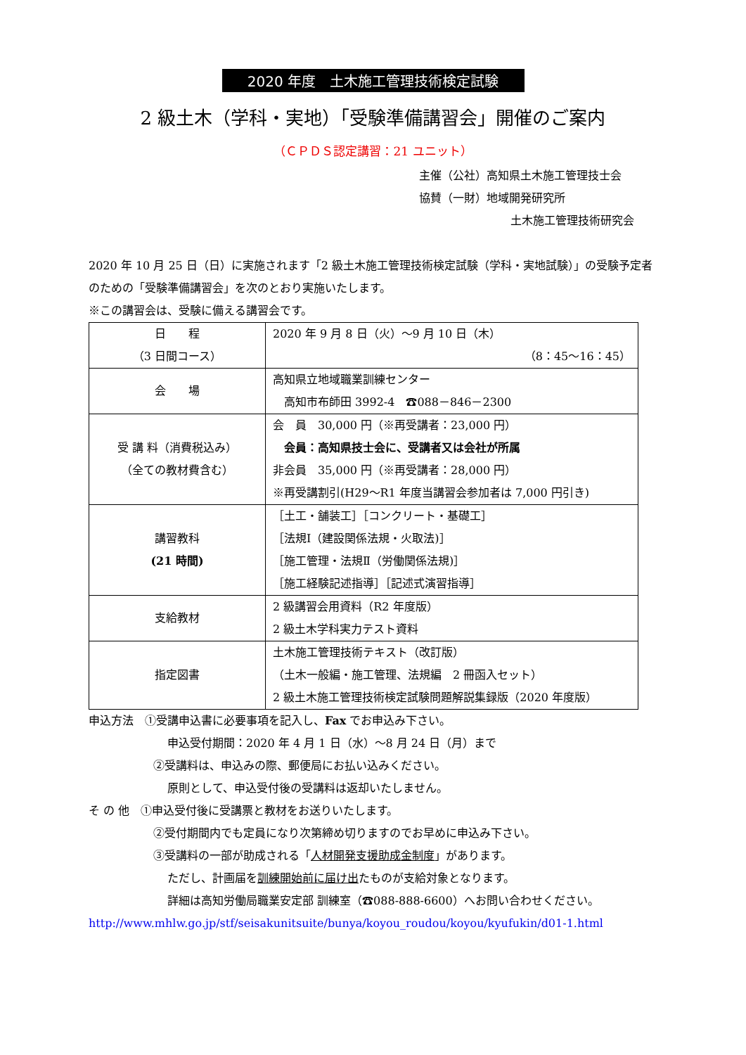2020 年度　土木施工管理技術検定試験
2 級土木（学科・実地）「受験準備講習会」開催のご案内
（ＣＰＤＳ認定講習：21 ユニット）
主催（公社）高知県土木施工管理技士会
協賛（一財）地域開発研究所
土木施工管理技術研究会
2020 年 10 月 25 日（日）に実施されます「2 級土木施工管理技術検定試験（学科・実地試験）」の受験予定者のための「受験準備講習会」を次のとおり実施いたします。
※この講習会は、受験に備える講習会です。
| 日 程 （3 日間コース） | 2020 年 9 月 8 日（火）～9 月 10 日（木） （8：45～16：45） |
| 会 場 | 高知県立地域職業訓練センター 高知市布師田 3992-4 ☎088－846－2300 |
| 受 講 料（消費税込み） （全ての教材費含む） | 会 員 30,000 円（※再受講者：23,000 円） 会員：高知県技士会に、受講者又は会社が所属 非会員 35,000 円（※再受講者：28,000 円） ※再受講割引(H29～R1 年度当講習会参加者は 7,000 円引き) |
| 講習教科 (21 時間) | ［土工・舗装工］［コンクリート・基礎工］ ［法規Ⅰ（建設関係法規・火取法)］ ［施工管理・法規Ⅱ（労働関係法規)］ ［施工経験記述指導］［記述式演習指導］ |
| 支給教材 | 2 級講習会用資料（R2 年度版） 2 級土木学科実力テスト資料 |
| 指定図書 | 土木施工管理技術テキスト（改訂版） （土木一般編・施工管理、法規編 2 冊函入セット） 2 級土木施工管理技術検定試験問題解説集録版（2020 年度版） |
申込方法　①受講申込書に必要事項を記入し、Fax でお申込み下さい。
申込受付期間：2020 年 4 月 1 日（水）～8 月 24 日（月）まで
②受講料は、申込みの際、郵便局にお払い込みください。
原則として、申込受付後の受講料は返却いたしません。
そ の 他　①申込受付後に受講票と教材をお送りいたします。
②受付期間内でも定員になり次第締め切りますのでお早めに申込み下さい。
③受講料の一部が助成される「人材開発支援助成金制度」があります。
ただし、計画届を訓練開始前に届け出たものが支給対象となります。
詳細は高知労働局職業安定部 訓練室（☎088-888-6600）へお問い合わせください。
http://www.mhlw.go.jp/stf/seisakunitsuite/bunya/koyou_roudou/koyou/kyufukin/d01-1.html